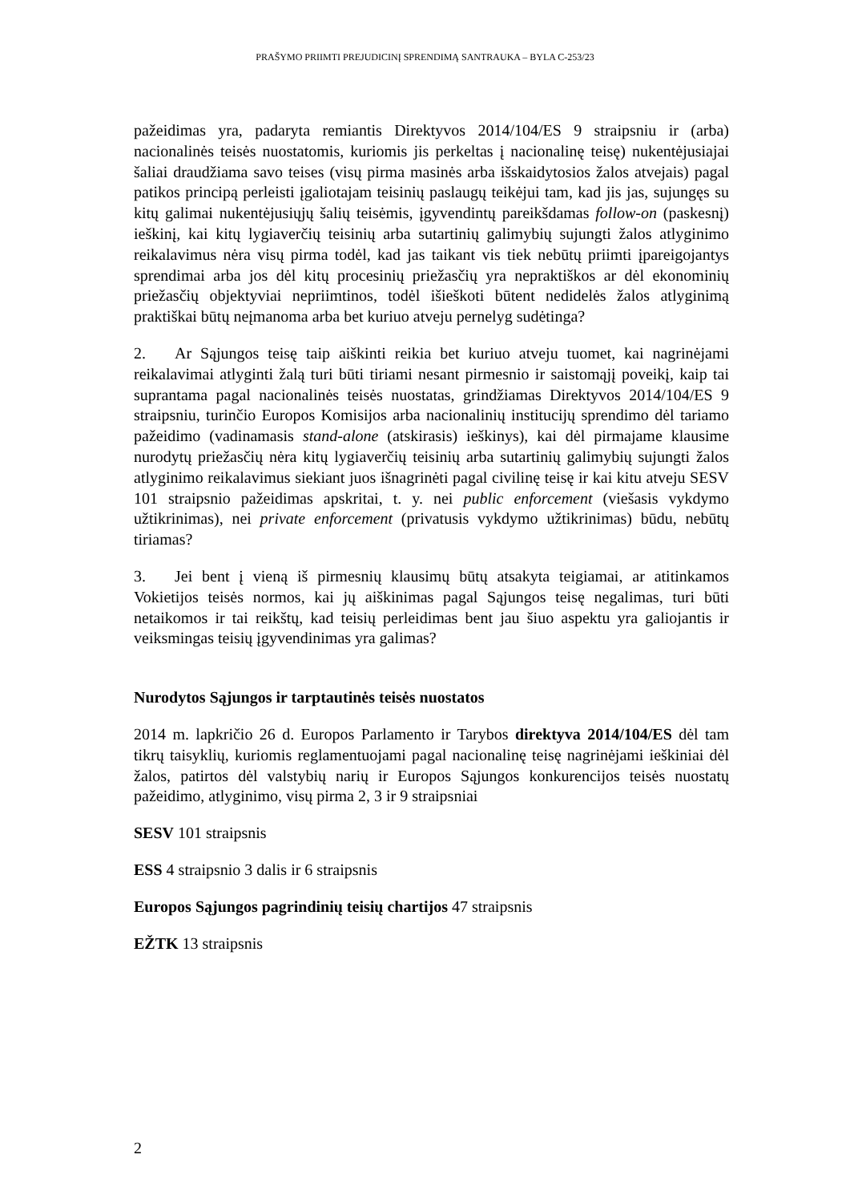PRAŠYMO PRIIMTI PREJUDICINĮ SPRENDIMĄ SANTRAUKA – BYLA C-253/23
pažeidimas yra, padaryta remiantis Direktyvos 2014/104/ES 9 straipsniu ir (arba) nacionalinės teisės nuostatomis, kuriomis jis perkeltas į nacionalinę teisę) nukentėjusiajai šaliai draudžiama savo teises (visų pirma masinės arba išskaidytosios žalos atvejais) pagal patikos principą perleisti įgaliotajam teisinių paslaugų teikėjui tam, kad jis jas, sujungęs su kitų galimai nukentėjusiųjų šalių teisėmis, įgyvendintų pareikšdamas follow-on (paskesnį) ieškinį, kai kitų lygiaverčių teisinių arba sutartinių galimybių sujungti žalos atlyginimo reikalavimus nėra visų pirma todėl, kad jas taikant vis tiek nebūtų priimti įpareigojantys sprendimai arba jos dėl kitų procesinių priežasčių yra nepraktiškos ar dėl ekonominių priežasčių objektyviai nepriimtinos, todėl išieškoti būtent nedidelės žalos atlyginimą praktiškai būtų neįmanoma arba bet kuriuo atveju pernelyg sudėtinga?
2. Ar Sąjungos teisę taip aiškinti reikia bet kuriuo atveju tuomet, kai nagrinėjami reikalavimai atlyginti žalą turi būti tiriami nesant pirmesnio ir saistomąjį poveikį, kaip tai suprantama pagal nacionalinės teisės nuostatas, grindžiamas Direktyvos 2014/104/ES 9 straipsniu, turinčio Europos Komisijos arba nacionalinių institucijų sprendimo dėl tariamo pažeidimo (vadinamasis stand-alone (atskirasis) ieškinys), kai dėl pirmajame klausime nurodytų priežasčių nėra kitų lygiaverčių teisinių arba sutartinių galimybių sujungti žalos atlyginimo reikalavimus siekiant juos išnagrinėti pagal civilinę teisę ir kai kitu atveju SESV 101 straipsnio pažeidimas apskritai, t. y. nei public enforcement (viešasis vykdymo užtikrinimas), nei private enforcement (privatusis vykdymo užtikrinimas) būdu, nebūtų tiriamas?
3. Jei bent į vieną iš pirmesnių klausimų būtų atsakyta teigiamai, ar atitinkamos Vokietijos teisės normos, kai jų aiškinimas pagal Sąjungos teisę negalimas, turi būti netaikomos ir tai reikštų, kad teisių perleidimas bent jau šiuo aspektu yra galiojantis ir veiksmingas teisių įgyvendinimas yra galimas?
Nurodytos Sąjungos ir tarptautinės teisės nuostatos
2014 m. lapkričio 26 d. Europos Parlamento ir Tarybos direktyva 2014/104/ES dėl tam tikrų taisyklių, kuriomis reglamentuojami pagal nacionalinę teisę nagrinėjami ieškiniai dėl žalos, patirtos dėl valstybių narių ir Europos Sąjungos konkurencijos teisės nuostatų pažeidimo, atlyginimo, visų pirma 2, 3 ir 9 straipsniai
SESV 101 straipsnis
ESS 4 straipsnio 3 dalis ir 6 straipsnis
Europos Sąjungos pagrindinių teisių chartijos 47 straipsnis
EŽTK 13 straipsnis
2